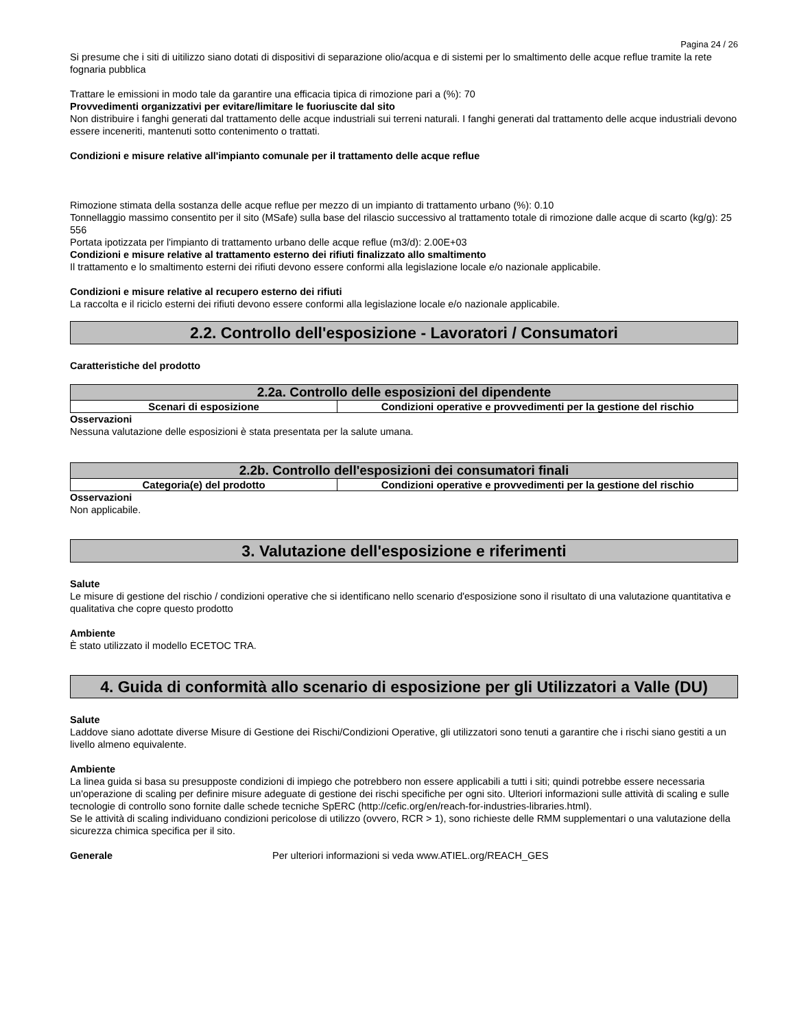Pagina 24 / 26
Si presume che i siti di uitilizzo siano dotati di dispositivi di separazione olio/acqua e di sistemi per lo smaltimento delle acque reflue tramite la rete fognaria pubblica
Trattare le emissioni in modo tale da garantire una efficacia tipica di rimozione pari a (%): 70
Provvedimenti organizzativi per evitare/limitare le fuoriuscite dal sito
Non distribuire i fanghi generati dal trattamento delle acque industriali sui terreni naturali. I fanghi generati dal trattamento delle acque industriali devono essere inceneriti, mantenuti sotto contenimento o trattati.
Condizioni e misure relative all'impianto comunale per il trattamento delle acque reflue
Rimozione stimata della sostanza delle acque reflue per mezzo di un impianto di trattamento urbano (%): 0.10
Tonnellaggio massimo consentito per il sito (MSafe) sulla base del rilascio successivo al trattamento totale di rimozione dalle acque di scarto (kg/g): 25 556
Portata ipotizzata per l'impianto di trattamento urbano delle acque reflue (m3/d): 2.00E+03
Condizioni e misure relative al trattamento esterno dei rifiuti finalizzato allo smaltimento
Il trattamento e lo smaltimento esterni dei rifiuti devono essere conformi alla legislazione locale e/o nazionale applicabile.
Condizioni e misure relative al recupero esterno dei rifiuti
La raccolta e il riciclo esterni dei rifiuti devono essere conformi alla legislazione locale e/o nazionale applicabile.
2.2. Controllo dell'esposizione - Lavoratori / Consumatori
Caratteristiche del prodotto
| 2.2a. Controllo delle esposizioni del dipendente | |
| --- | --- |
| Scenari di esposizione | Condizioni operative e provvedimenti per la gestione del rischio |
Osservazioni
Nessuna valutazione delle esposizioni è stata presentata per la salute umana.
| 2.2b. Controllo dell'esposizioni dei consumatori finali | |
| --- | --- |
| Categoria(e) del prodotto | Condizioni operative e provvedimenti per la gestione del rischio |
Osservazioni
Non applicabile.
3. Valutazione dell'esposizione e riferimenti
Salute
Le misure di gestione del rischio / condizioni operative che si identificano nello scenario d'esposizione sono il risultato di una valutazione quantitativa e qualitativa che copre questo prodotto
Ambiente
È stato utilizzato il modello ECETOC TRA.
4. Guida di conformità allo scenario di esposizione per gli Utilizzatori a Valle (DU)
Salute
Laddove siano adottate diverse Misure di Gestione dei Rischi/Condizioni Operative, gli utilizzatori sono tenuti a garantire che i rischi siano gestiti a un livello almeno equivalente.
Ambiente
La linea guida si basa su presupposte condizioni di impiego che potrebbero non essere applicabili a tutti i siti; quindi potrebbe essere necessaria un'operazione di scaling per definire misure adeguate di gestione dei rischi specifiche per ogni sito. Ulteriori informazioni sulle attività di scaling e sulle tecnologie di controllo sono fornite dalle schede tecniche SpERC (http://cefic.org/en/reach-for-industries-libraries.html).
Se le attività di scaling individuano condizioni pericolose di utilizzo (ovvero, RCR > 1), sono richieste delle RMM supplementari o una valutazione della sicurezza chimica specifica per il sito.
Generale Per ulteriori informazioni si veda www.ATIEL.org/REACH_GES